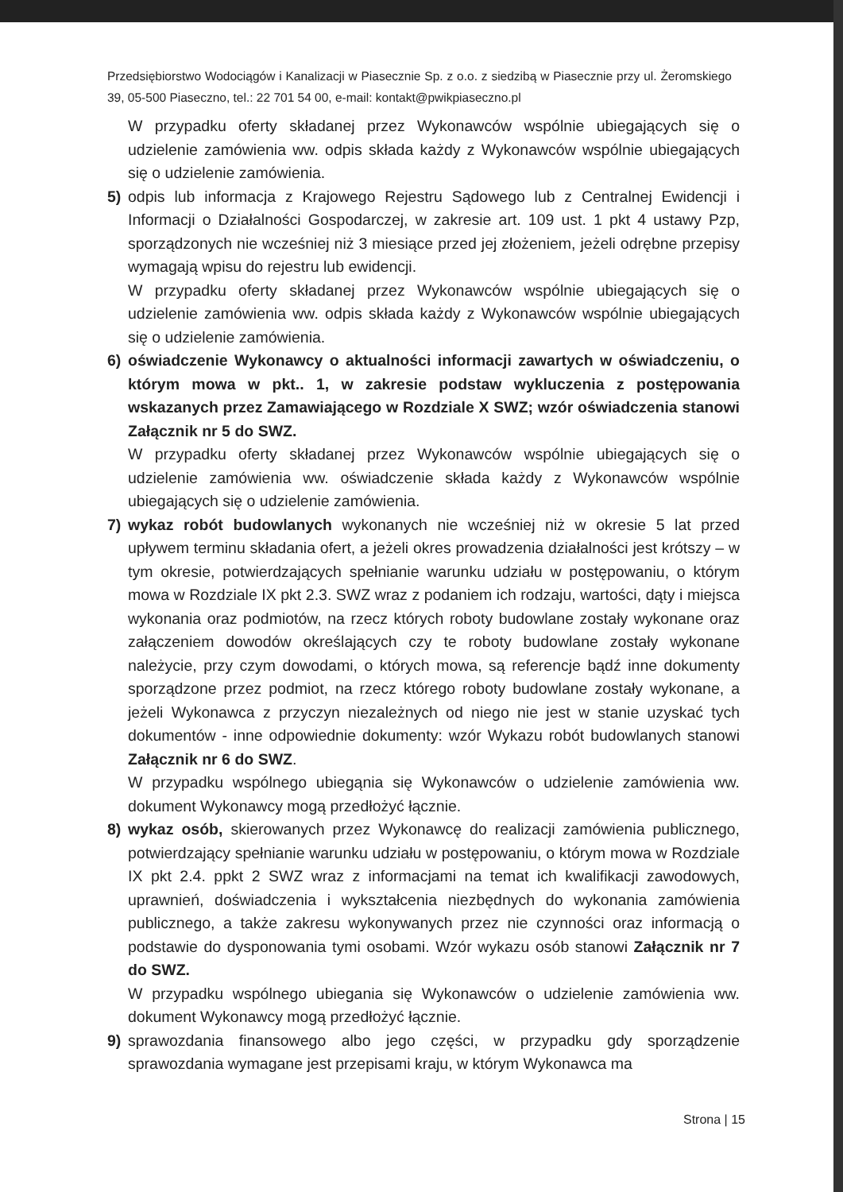Przedsiębiorstwo Wodociągów i Kanalizacji w Piasecznie Sp. z o.o. z siedzibą w Piasecznie przy ul. Żeromskiego 39, 05-500 Piaseczno, tel.: 22 701 54 00, e-mail: kontakt@pwikpiaseczno.pl
W przypadku oferty składanej przez Wykonawców wspólnie ubiegających się o udzielenie zamówienia ww. odpis składa każdy z Wykonawców wspólnie ubiegających się o udzielenie zamówienia.
5) odpis lub informacja z Krajowego Rejestru Sądowego lub z Centralnej Ewidencji i Informacji o Działalności Gospodarczej, w zakresie art. 109 ust. 1 pkt 4 ustawy Pzp, sporządzonych nie wcześniej niż 3 miesiące przed jej złożeniem, jeżeli odrębne przepisy wymagają wpisu do rejestru lub ewidencji.
W przypadku oferty składanej przez Wykonawców wspólnie ubiegających się o udzielenie zamówienia ww. odpis składa każdy z Wykonawców wspólnie ubiegających się o udzielenie zamówienia.
6) oświadczenie Wykonawcy o aktualności informacji zawartych w oświadczeniu, o którym mowa w pkt.. 1, w zakresie podstaw wykluczenia z postępowania wskazanych przez Zamawiającego w Rozdziale X SWZ; wzór oświadczenia stanowi Załącznik nr 5 do SWZ.
W przypadku oferty składanej przez Wykonawców wspólnie ubiegających się o udzielenie zamówienia ww. oświadczenie składa każdy z Wykonawców wspólnie ubiegających się o udzielenie zamówienia.
7) wykaz robót budowlanych wykonanych nie wcześniej niż w okresie 5 lat przed upływem terminu składania ofert, a jeżeli okres prowadzenia działalności jest krótszy – w tym okresie, potwierdzających spełnianie warunku udziału w postępowaniu, o którym mowa w Rozdziale IX pkt 2.3. SWZ wraz z podaniem ich rodzaju, wartości, dąty i miejsca wykonania oraz podmiotów, na rzecz których roboty budowlane zostały wykonane oraz załączeniem dowodów określających czy te roboty budowlane zostały wykonane należycie, przy czym dowodami, o których mowa, są referencje bądź inne dokumenty sporządzone przez podmiot, na rzecz którego roboty budowlane zostały wykonane, a jeżeli Wykonawca z przyczyn niezależnych od niego nie jest w stanie uzyskać tych dokumentów - inne odpowiednie dokumenty: wzór Wykazu robót budowlanych stanowi Załącznik nr 6 do SWZ.
W przypadku wspólnego ubiegąnia się Wykonawców o udzielenie zamówienia ww. dokument Wykonawcy mogą przedłożyć łącznie.
8) wykaz osób, skierowanych przez Wykonawcę do realizacji zamówienia publicznego, potwierdzający spełnianie warunku udziału w postępowaniu, o którym mowa w Rozdziale IX pkt 2.4. ppkt 2 SWZ wraz z informacjami na temat ich kwalifikacji zawodowych, uprawnień, doświadczenia i wykształcenia niezbędnych do wykonania zamówienia publicznego, a także zakresu wykonywanych przez nie czynności oraz informacją o podstawie do dysponowania tymi osobami. Wzór wykazu osób stanowi Załącznik nr 7 do SWZ.
W przypadku wspólnego ubiegania się Wykonawców o udzielenie zamówienia ww. dokument Wykonawcy mogą przedłożyć łącznie.
9) sprawozdania finansowego albo jego części, w przypadku gdy sporządzenie sprawozdania wymagane jest przepisami kraju, w którym Wykonawca ma
Strona | 15